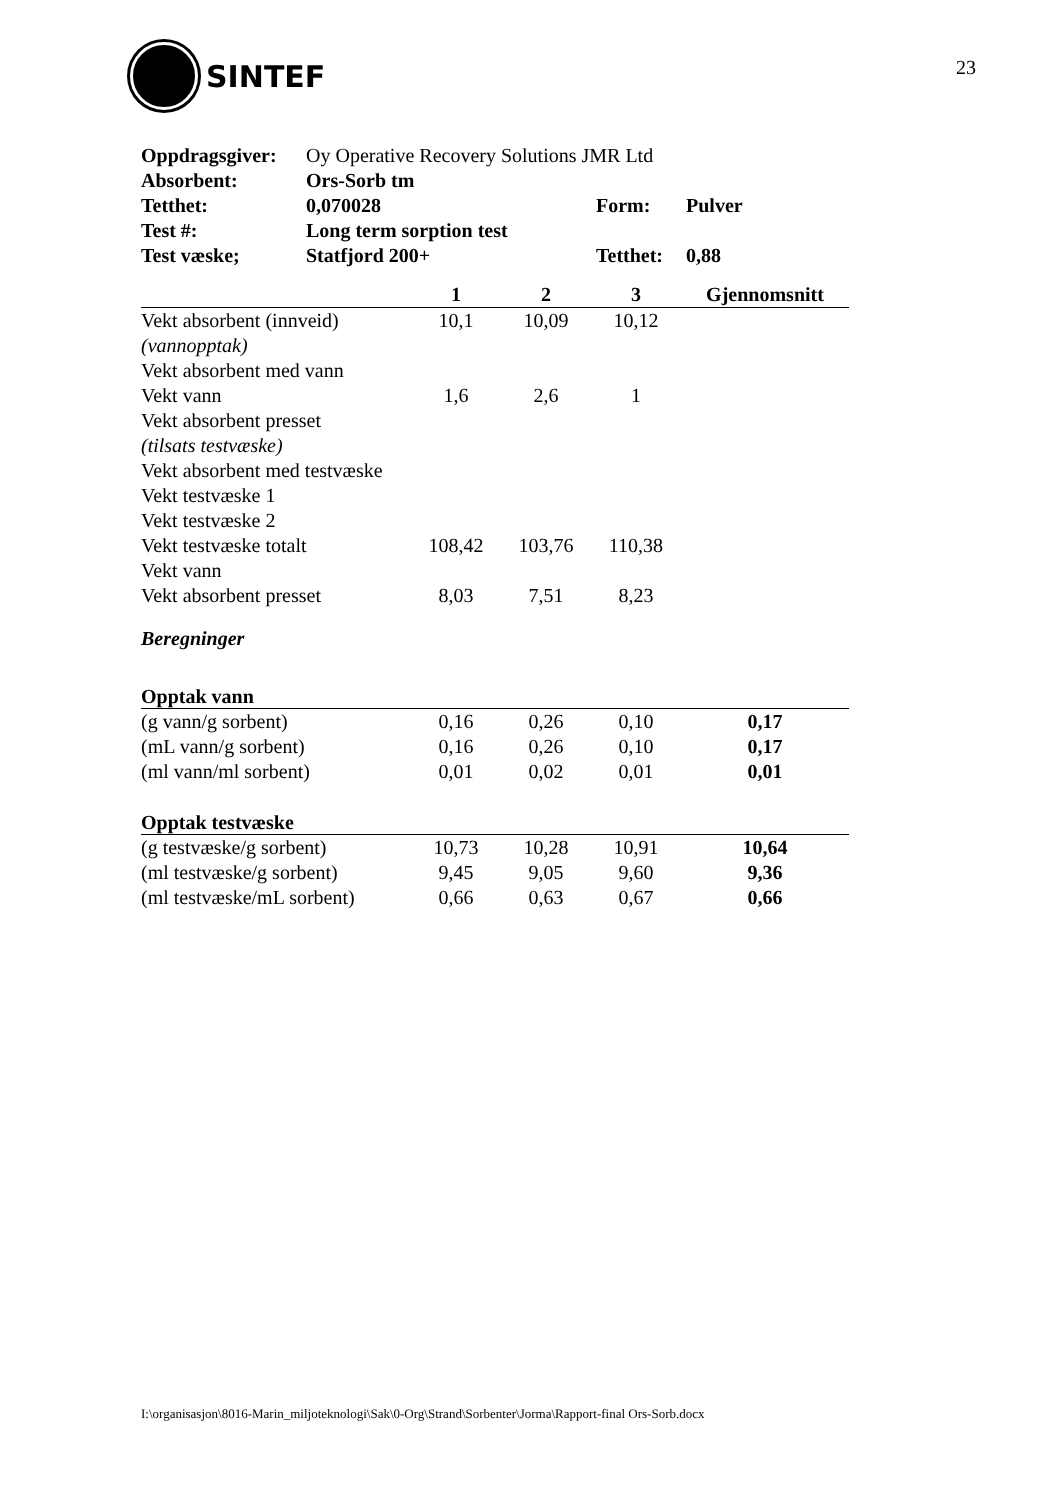SINTEF 23
| Oppdragsgiver: | Oy Operative Recovery Solutions JMR Ltd | | |
| Absorbent: | Ors-Sorb tm | | |
| Tetthet: | 0,070028 | Form: | Pulver |
| Test #: | Long term sorption test | | |
| Test væske; | Statfjord 200+ | Tetthet: | 0,88 |
| | 1 | 2 | 3 | Gjennomsnitt |
| --- | --- | --- | --- | --- |
| Vekt absorbent (innveid) | 10,1 | 10,09 | 10,12 | |
| (vannopptak) | | | | |
| Vekt absorbent med vann | | | | |
| Vekt vann | 1,6 | 2,6 | 1 | |
| Vekt absorbent presset | | | | |
| (tilsats testvæske) | | | | |
| Vekt absorbent med testvæske | | | | |
| Vekt testvæske 1 | | | | |
| Vekt testvæske 2 | | | | |
| Vekt testvæske totalt | 108,42 | 103,76 | 110,38 | |
| Vekt vann | | | | |
| Vekt absorbent presset | 8,03 | 7,51 | 8,23 | |
| Beregninger | | | | |
| Opptak vann | | | | |
| (g vann/g sorbent) | 0,16 | 0,26 | 0,10 | 0,17 |
| (mL vann/g sorbent) | 0,16 | 0,26 | 0,10 | 0,17 |
| (ml vann/ml sorbent) | 0,01 | 0,02 | 0,01 | 0,01 |
| Opptak testvæske | | | | |
| (g testvæske/g sorbent) | 10,73 | 10,28 | 10,91 | 10,64 |
| (ml testvæske/g sorbent) | 9,45 | 9,05 | 9,60 | 9,36 |
| (ml testvæske/mL sorbent) | 0,66 | 0,63 | 0,67 | 0,66 |
I:\organisasjon\8016-Marin_miljoteknologi\Sak\0-Org\Strand\Sorbenter\Jorma\Rapport-final Ors-Sorb.docx